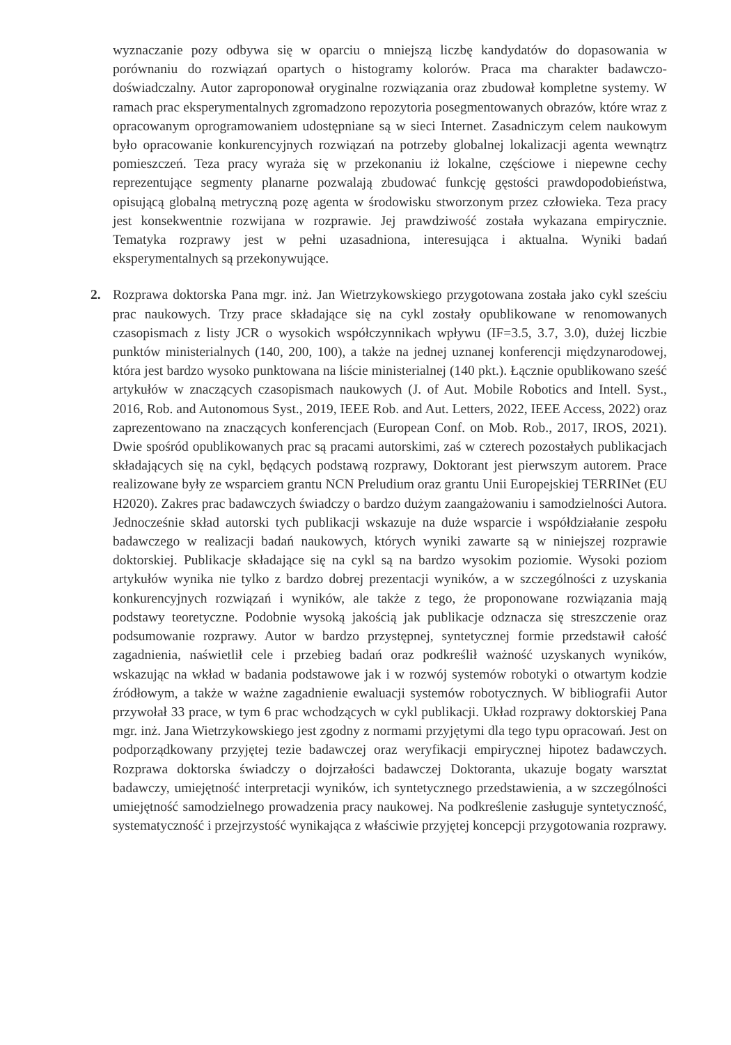wyznaczanie pozy odbywa się w oparciu o mniejszą liczbę kandydatów do dopasowania w porównaniu do rozwiązań opartych o histogramy kolorów. Praca ma charakter badawczo-doświadczalny. Autor zaproponował oryginalne rozwiązania oraz zbudował kompletne systemy. W ramach prac eksperymentalnych zgromadzono repozytoria posegmentowanych obrazów, które wraz z opracowanym oprogramowaniem udostępniane są w sieci Internet. Zasadniczym celem naukowym było opracowanie konkurencyjnych rozwiązań na potrzeby globalnej lokalizacji agenta wewnątrz pomieszczeń. Teza pracy wyraża się w przekonaniu iż lokalne, częściowe i niepewne cechy reprezentujące segmenty planarne pozwalają zbudować funkcję gęstości prawdopodobieństwa, opisującą globalną metryczną pozę agenta w środowisku stworzonym przez człowieka. Teza pracy jest konsekwentnie rozwijana w rozprawie. Jej prawdziwość została wykazana empirycznie. Tematyka rozprawy jest w pełni uzasadniona, interesująca i aktualna. Wyniki badań eksperymentalnych są przekonywujące.
2. Rozprawa doktorska Pana mgr. inż. Jan Wietrzykowskiego przygotowana została jako cykl sześciu prac naukowych. Trzy prace składające się na cykl zostały opublikowane w renomowanych czasopismach z listy JCR o wysokich współczynnikach wpływu (IF=3.5, 3.7, 3.0), dużej liczbie punktów ministerialnych (140, 200, 100), a także na jednej uznanej konferencji międzynarodowej, która jest bardzo wysoko punktowana na liście ministerialnej (140 pkt.). Łącznie opublikowano sześć artykułów w znaczących czasopismach naukowych (J. of Aut. Mobile Robotics and Intell. Syst., 2016, Rob. and Autonomous Syst., 2019, IEEE Rob. and Aut. Letters, 2022, IEEE Access, 2022) oraz zaprezentowano na znaczących konferencjach (European Conf. on Mob. Rob., 2017, IROS, 2021). Dwie spośród opublikowanych prac są pracami autorskimi, zaś w czterech pozostałych publikacjach składających się na cykl, będących podstawą rozprawy, Doktorant jest pierwszym autorem. Prace realizowane były ze wsparciem grantu NCN Preludium oraz grantu Unii Europejskiej TERRINet (EU H2020). Zakres prac badawczych świadczy o bardzo dużym zaangażowaniu i samodzielności Autora. Jednocześnie skład autorski tych publikacji wskazuje na duże wsparcie i współdziałanie zespołu badawczego w realizacji badań naukowych, których wyniki zawarte są w niniejszej rozprawie doktorskiej. Publikacje składające się na cykl są na bardzo wysokim poziomie. Wysoki poziom artykułów wynika nie tylko z bardzo dobrej prezentacji wyników, a w szczególności z uzyskania konkurencyjnych rozwiązań i wyników, ale także z tego, że proponowane rozwiązania mają podstawy teoretyczne. Podobnie wysoką jakością jak publikacje odznacza się streszczenie oraz podsumowanie rozprawy. Autor w bardzo przystępnej, syntetycznej formie przedstawił całość zagadnienia, naświetlił cele i przebieg badań oraz podkreślił ważność uzyskanych wyników, wskazując na wkład w badania podstawowe jak i w rozwój systemów robotyki o otwartym kodzie źródłowym, a także w ważne zagadnienie ewaluacji systemów robotycznych. W bibliografii Autor przywołał 33 prace, w tym 6 prac wchodzących w cykl publikacji. Układ rozprawy doktorskiej Pana mgr. inż. Jana Wietrzykowskiego jest zgodny z normami przyjętymi dla tego typu opracowań. Jest on podporządkowany przyjętej tezie badawczej oraz weryfikacji empirycznej hipotez badawczych. Rozprawa doktorska świadczy o dojrzałości badawczej Doktoranta, ukazuje bogaty warsztat badawczy, umiejętność interpretacji wyników, ich syntetycznego przedstawienia, a w szczególności umiejętność samodzielnego prowadzenia pracy naukowej. Na podkreślenie zasługuje syntetyczność, systematyczność i przejrzystość wynikająca z właściwie przyjętej koncepcji przygotowania rozprawy.